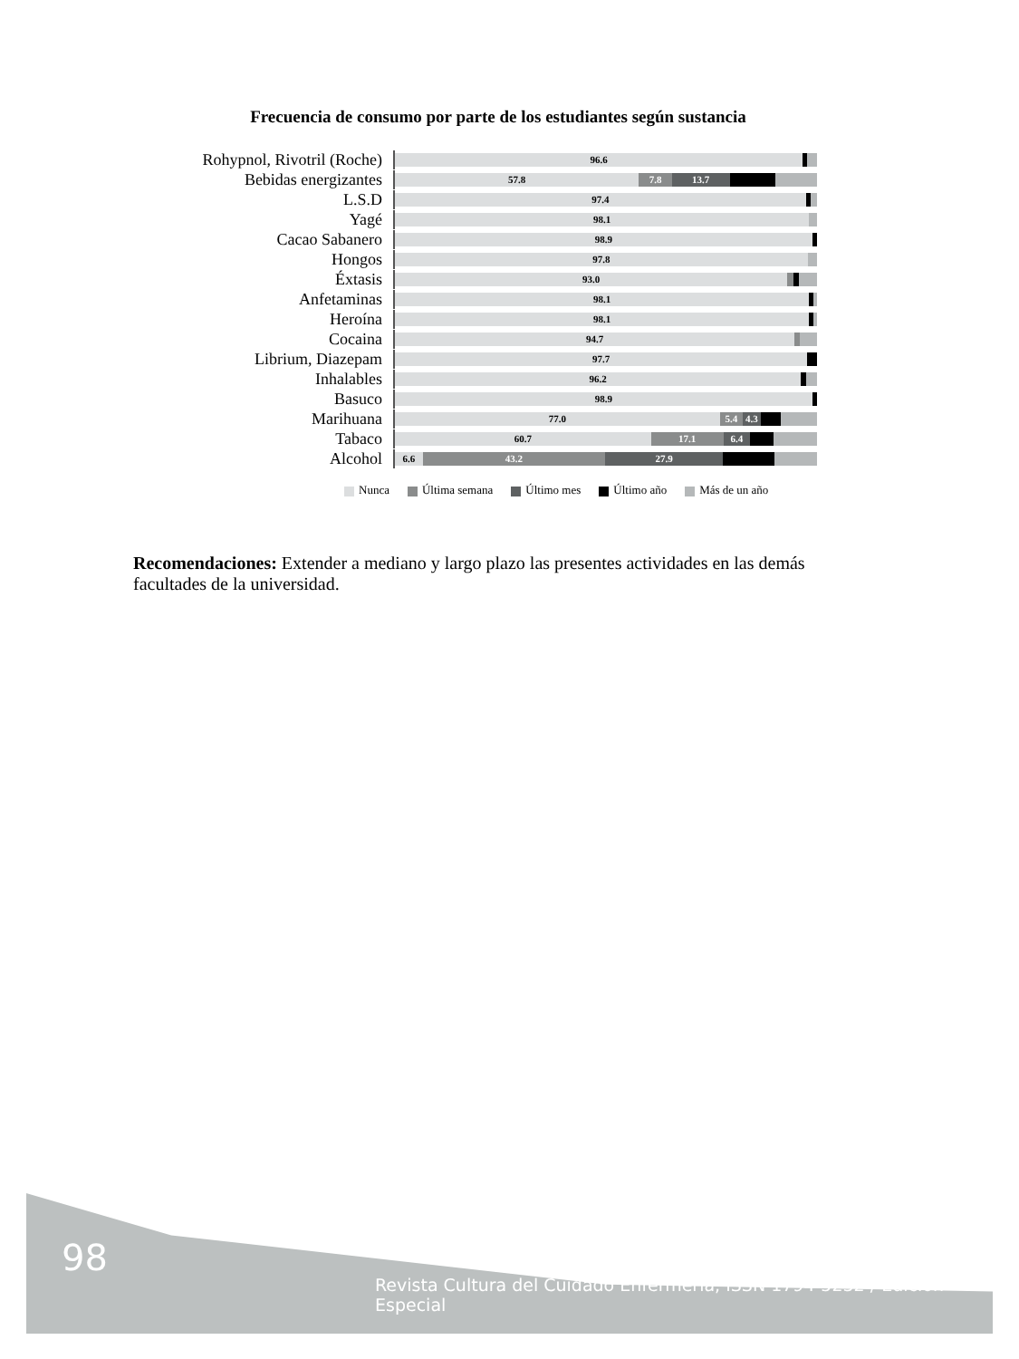Frecuencia de consumo por parte de los estudiantes según sustancia
Rohypnol, Rivotril (Roche)
96.6
Bebidas energizantes
57.8 7.8 13.7
L.S.D
97.4
Yagé
98.1
Cacao Sabanero
98.9
Hongos
97.8
Éxtasis
93.0
Anfetaminas
98.1
Heroína
98.1
Cocaina
94.7
Librium, Diazepam
97.7
Inhalables
96.2
Basuco
98.9
Marihuana
77.0 5.4 4.3
Tabaco
60.7 17.1 6.4
Alcohol
6.6 43.2 27.9
Nunca Última semana Último mes Último año Más de un año
Recomendaciones: Extender a mediano y largo plazo las presentes actividades en las demás facultades de la universidad.
98
Revista Cultura del Cuidado Enfermería, ISSN 1794-5232 / Edición Especial